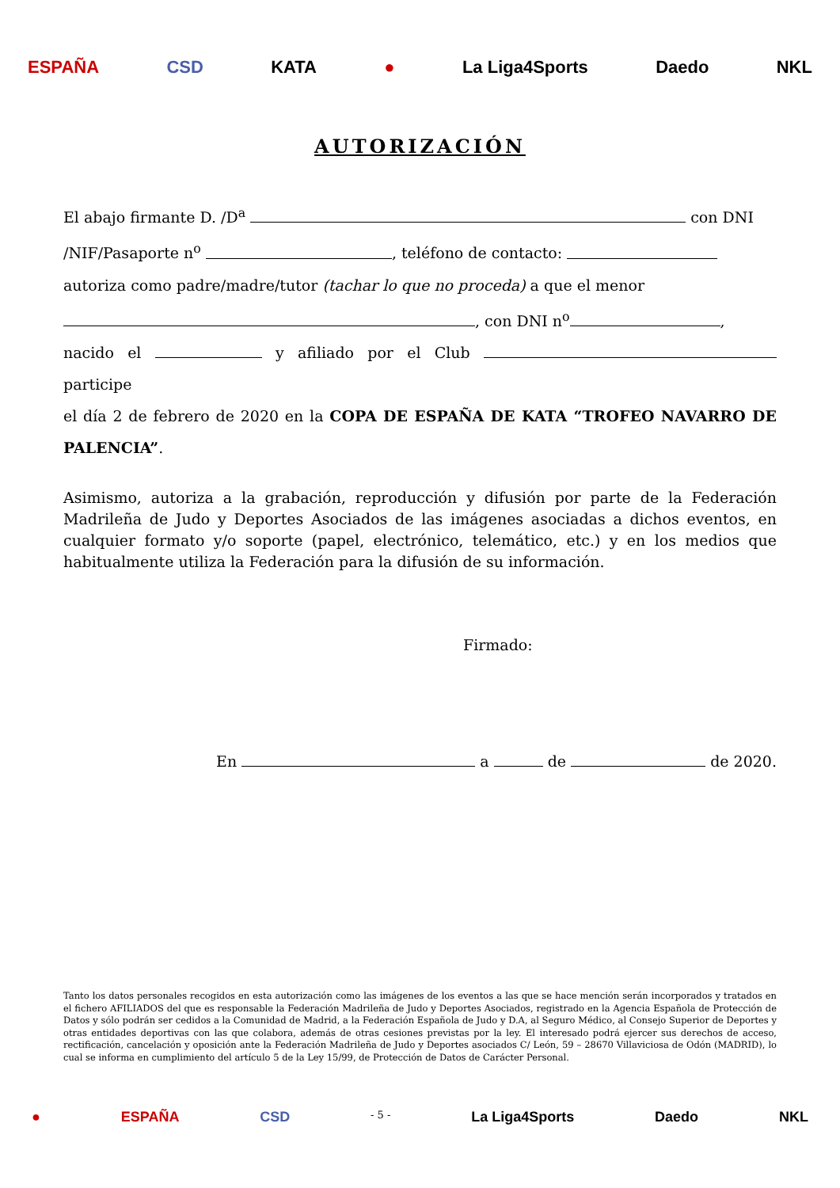ESPAÑA CSD KATA ● La Liga4Sports Daedo NKL
AUTORIZACIÓN
El abajo firmante D. /D<sup>a</sup> con DNI
/NIF/Pasaporte n<sup>o</sup> , teléfono de contacto:
autoriza como padre/madre/tutor (tachar lo que no proceda) a que el menor
, con DNI n<sup>o</sup> ,
nacido el y afiliado por el Club participe
el día 2 de febrero de 2020 en la COPA DE ESPAÑA DE KATA “TROFEO NAVARRO DE PALENCIA”.
Asimismo, autoriza a la grabación, reproducción y difusión por parte de la Federación Madrileña de Judo y Deportes Asociados de las imágenes asociadas a dichos eventos, en cualquier formato y/o soporte (papel, electrónico, telemático, etc.) y en los medios que habitualmente utiliza la Federación para la difusión de su información.
Firmado:
En a de de 2020.
Tanto los datos personales recogidos en esta autorización como las imágenes de los eventos a las que se hace mención serán incorporados y tratados en el fichero AFILIADOS del que es responsable la Federación Madrileña de Judo y Deportes Asociados, registrado en la Agencia Española de Protección de Datos y sólo podrán ser cedidos a la Comunidad de Madrid, a la Federación Española de Judo y D.A, al Seguro Médico, al Consejo Superior de Deportes y otras entidades deportivas con las que colabora, además de otras cesiones previstas por la ley. El interesado podrá ejercer sus derechos de acceso, rectificación, cancelación y oposición ante la Federación Madrileña de Judo y Deportes asociados C/ León, 59 – 28670 Villaviciosa de Odón (MADRID), lo cual se informa en cumplimiento del artículo 5 de la Ley 15/99, de Protección de Datos de Carácter Personal.
● ESPAÑA CSD - 5 - La Liga4Sports Daedo NKL